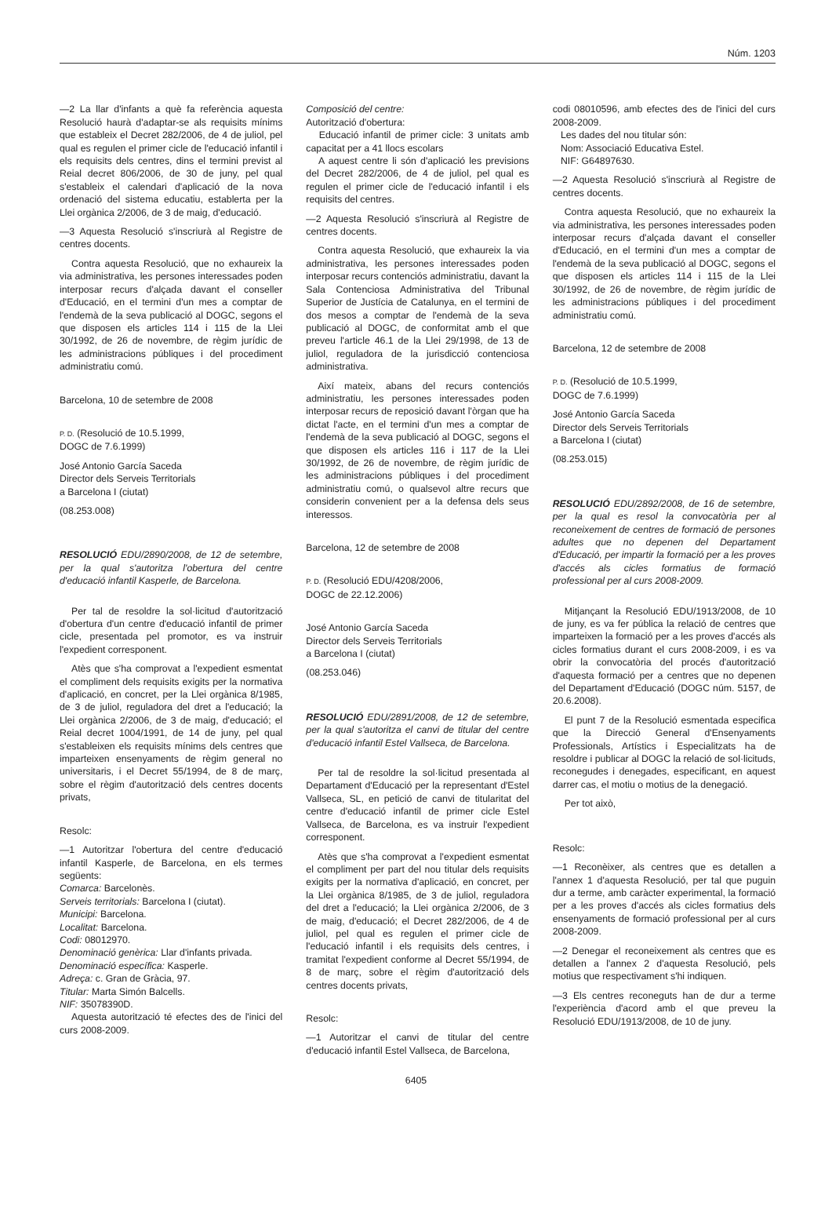Núm. 1203
—2 La llar d'infants a què fa referència aquesta Resolució haurà d'adaptar-se als requisits mínims que estableix el Decret 282/2006, de 4 de juliol, pel qual es regulen el primer cicle de l'educació infantil i els requisits dels centres, dins el termini previst al Reial decret 806/2006, de 30 de juny, pel qual s'estableix el calendari d'aplicació de la nova ordenació del sistema educatiu, establerta per la Llei orgànica 2/2006, de 3 de maig, d'educació.
—3 Aquesta Resolució s'inscriurà al Registre de centres docents.
Contra aquesta Resolució, que no exhaureix la via administrativa, les persones interessades poden interposar recurs d'alçada davant el conseller d'Educació, en el termini d'un mes a comptar de l'endemà de la seva publicació al DOGC, segons el que disposen els articles 114 i 115 de la Llei 30/1992, de 26 de novembre, de règim jurídic de les administracions públiques i del procediment administratiu comú.
Barcelona, 10 de setembre de 2008
P. D. (Resolució de 10.5.1999,
DOGC de 7.6.1999)
José Antonio García Saceda
Director dels Serveis Territorials
a Barcelona I (ciutat)
(08.253.008)
RESOLUCIÓ EDU/2890/2008, de 12 de setembre, per la qual s'autoritza l'obertura del centre d'educació infantil Kasperle, de Barcelona.
Per tal de resoldre la sol·licitud d'autorització d'obertura d'un centre d'educació infantil de primer cicle, presentada pel promotor, es va instruir l'expedient corresponent.
Atès que s'ha comprovat a l'expedient esmentat el compliment dels requisits exigits per la normativa d'aplicació, en concret, per la Llei orgànica 8/1985, de 3 de juliol, reguladora del dret a l'educació; la Llei orgànica 2/2006, de 3 de maig, d'educació; el Reial decret 1004/1991, de 14 de juny, pel qual s'estableixen els requisits mínims dels centres que imparteixen ensenyaments de règim general no universitaris, i el Decret 55/1994, de 8 de març, sobre el règim d'autorització dels centres docents privats,
Resolc:
—1 Autoritzar l'obertura del centre d'educació infantil Kasperle, de Barcelona, en els termes següents:
Comarca: Barcelonès.
Serveis territorials: Barcelona I (ciutat).
Municipi: Barcelona.
Localitat: Barcelona.
Codi: 08012970.
Denominació genèrica: Llar d'infants privada.
Denominació específica: Kasperle.
Adreça: c. Gran de Gràcia, 97.
Titular: Marta Simón Balcells.
NIF: 35078390D.
Aquesta autorització té efectes des de l'inici del curs 2008-2009.
Composició del centre:
Autorització d'obertura:
Educació infantil de primer cicle: 3 unitats amb capacitat per a 41 llocs escolars
A aquest centre li són d'aplicació les previsions del Decret 282/2006, de 4 de juliol, pel qual es regulen el primer cicle de l'educació infantil i els requisits del centres.
—2 Aquesta Resolució s'inscriurà al Registre de centres docents.
Contra aquesta Resolució, que exhaureix la via administrativa, les persones interessades poden interposar recurs contenciós administratiu, davant la Sala Contenciosa Administrativa del Tribunal Superior de Justícia de Catalunya, en el termini de dos mesos a comptar de l'endemà de la seva publicació al DOGC, de conformitat amb el que preveu l'article 46.1 de la Llei 29/1998, de 13 de juliol, reguladora de la jurisdicció contenciosa administrativa.
Així mateix, abans del recurs contenciós administratiu, les persones interessades poden interposar recurs de reposició davant l'òrgan que ha dictat l'acte, en el termini d'un mes a comptar de l'endemà de la seva publicació al DOGC, segons el que disposen els articles 116 i 117 de la Llei 30/1992, de 26 de novembre, de règim jurídic de les administracions públiques i del procediment administratiu comú, o qualsevol altre recurs que considerin convenient per a la defensa dels seus interessos.
Barcelona, 12 de setembre de 2008
P. D. (Resolució EDU/4208/2006,
DOGC de 22.12.2006)
José Antonio García Saceda
Director dels Serveis Territorials
a Barcelona I (ciutat)
(08.253.046)
RESOLUCIÓ EDU/2891/2008, de 12 de setembre, per la qual s'autoritza el canvi de titular del centre d'educació infantil Estel Vallseca, de Barcelona.
Per tal de resoldre la sol·licitud presentada al Departament d'Educació per la representant d'Estel Vallseca, SL, en petició de canvi de titularitat del centre d'educació infantil de primer cicle Estel Vallseca, de Barcelona, es va instruir l'expedient corresponent.
Atès que s'ha comprovat a l'expedient esmentat el compliment per part del nou titular dels requisits exigits per la normativa d'aplicació, en concret, per la Llei orgànica 8/1985, de 3 de juliol, reguladora del dret a l'educació; la Llei orgànica 2/2006, de 3 de maig, d'educació; el Decret 282/2006, de 4 de juliol, pel qual es regulen el primer cicle de l'educació infantil i els requisits dels centres, i tramitat l'expedient conforme al Decret 55/1994, de 8 de març, sobre el règim d'autorització dels centres docents privats,
Resolc:
—1 Autoritzar el canvi de titular del centre d'educació infantil Estel Vallseca, de Barcelona,
codi 08010596, amb efectes des de l'inici del curs 2008-2009.
Les dades del nou titular són:
Nom: Associació Educativa Estel.
NIF: G64897630.
—2 Aquesta Resolució s'inscriurà al Registre de centres docents.
Contra aquesta Resolució, que no exhaureix la via administrativa, les persones interessades poden interposar recurs d'alçada davant el conseller d'Educació, en el termini d'un mes a comptar de l'endemà de la seva publicació al DOGC, segons el que disposen els articles 114 i 115 de la Llei 30/1992, de 26 de novembre, de règim jurídic de les administracions públiques i del procediment administratiu comú.
Barcelona, 12 de setembre de 2008
P. D. (Resolució de 10.5.1999,
DOGC de 7.6.1999)
José Antonio García Saceda
Director dels Serveis Territorials
a Barcelona I (ciutat)
(08.253.015)
RESOLUCIÓ EDU/2892/2008, de 16 de setembre, per la qual es resol la convocatòria per al reconeixement de centres de formació de persones adultes que no depenen del Departament d'Educació, per impartir la formació per a les proves d'accés als cicles formatius de formació professional per al curs 2008-2009.
Mitjançant la Resolució EDU/1913/2008, de 10 de juny, es va fer pública la relació de centres que imparteixen la formació per a les proves d'accés als cicles formatius durant el curs 2008-2009, i es va obrir la convocatòria del procés d'autorització d'aquesta formació per a centres que no depenen del Departament d'Educació (DOGC núm. 5157, de 20.6.2008).
El punt 7 de la Resolució esmentada especifica que la Direcció General d'Ensenyaments Professionals, Artístics i Especialitzats ha de resoldre i publicar al DOGC la relació de sol·licituds, reconegudes i denegades, especificant, en aquest darrer cas, el motiu o motius de la denegació.
Per tot això,
Resolc:
—1 Reconèixer, als centres que es detallen a l'annex 1 d'aquesta Resolució, per tal que puguin dur a terme, amb caràcter experimental, la formació per a les proves d'accés als cicles formatius dels ensenyaments de formació professional per al curs 2008-2009.
—2 Denegar el reconeixement als centres que es detallen a l'annex 2 d'aquesta Resolució, pels motius que respectivament s'hi indiquen.
—3 Els centres reconeguts han de dur a terme l'experiència d'acord amb el que preveu la Resolució EDU/1913/2008, de 10 de juny.
6405